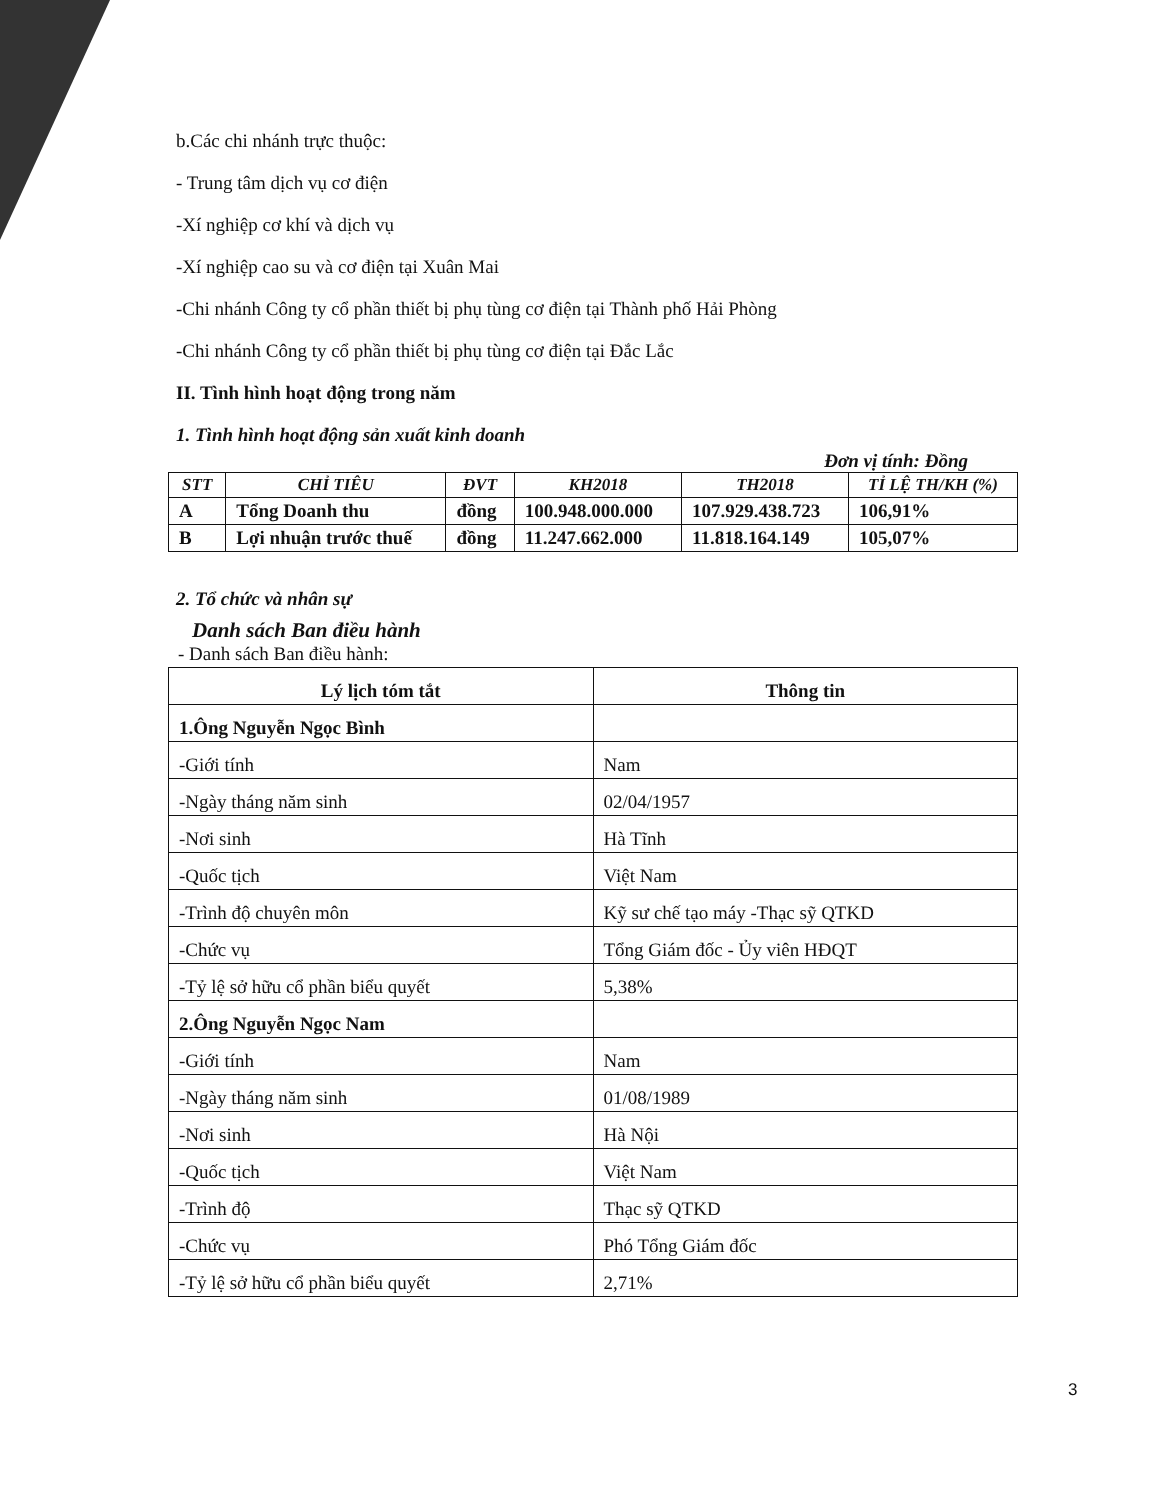b.Các chi nhánh trực thuộc:
- Trung tâm dịch vụ cơ điện
-Xí nghiệp cơ khí và dịch vụ
-Xí nghiệp cao su và cơ điện tại Xuân Mai
-Chi nhánh Công ty cổ phần thiết bị phụ tùng cơ điện tại Thành phố Hải Phòng
-Chi nhánh Công ty cổ phần thiết bị phụ tùng cơ điện tại Đắc Lắc
II. Tình hình hoạt động trong năm
1. Tình hình hoạt động sản xuất kinh doanh
Đơn vị tính: Đồng
| STT | CHỈ TIÊU | ĐVT | KH2018 | TH2018 | TỈ LỆ TH/KH (%) |
| --- | --- | --- | --- | --- | --- |
| A | Tổng Doanh thu | đồng | 100.948.000.000 | 107.929.438.723 | 106,91% |
| B | Lợi nhuận trước thuế | đồng | 11.247.662.000 | 11.818.164.149 | 105,07% |
2. Tổ chức và nhân sự
Danh sách Ban điều hành
- Danh sách Ban điều hành:
| Lý lịch tóm tắt | Thông tin |
| 1.Ông Nguyễn Ngọc Bình | |
| -Giới tính | Nam |
| -Ngày tháng năm sinh | 02/04/1957 |
| -Nơi sinh | Hà Tĩnh |
| -Quốc tịch | Việt Nam |
| -Trình độ chuyên môn | Kỹ sư chế tạo máy -Thạc sỹ QTKD |
| -Chức vụ | Tổng Giám đốc - Ủy viên HĐQT |
| -Tỷ lệ sở hữu cổ phần biểu quyết | 5,38% |
| 2.Ông Nguyễn Ngọc Nam | |
| -Giới tính | Nam |
| -Ngày tháng năm sinh | 01/08/1989 |
| -Nơi sinh | Hà Nội |
| -Quốc tịch | Việt Nam |
| -Trình độ | Thạc sỹ QTKD |
| -Chức vụ | Phó Tổng Giám đốc |
| -Tỷ lệ sở hữu cổ phần biểu quyết | 2,71% |
3